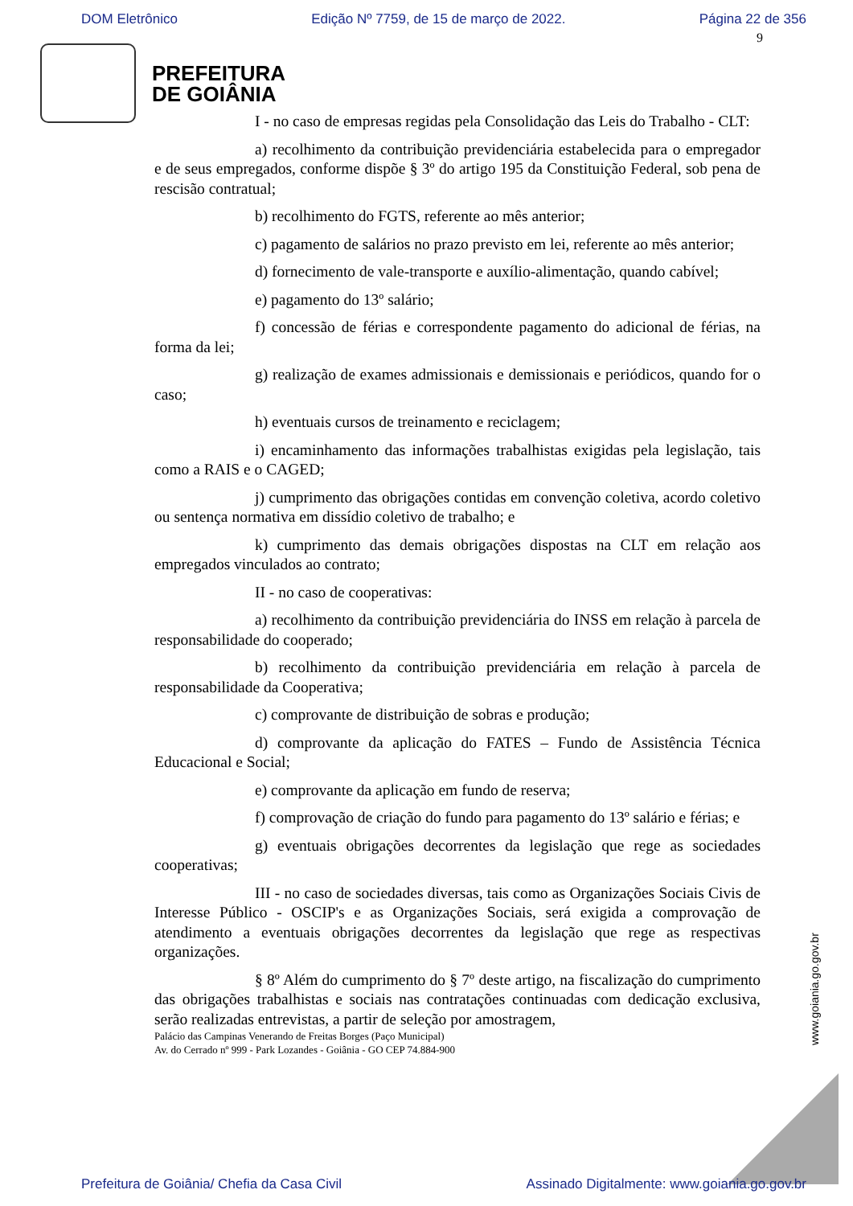DOM Eletrônico Edição Nº 7759, de 15 de março de 2022. Página 22 de 356
9
PREFEITURA
DE GOIÂNIA
I - no caso de empresas regidas pela Consolidação das Leis do Trabalho - CLT:
a) recolhimento da contribuição previdenciária estabelecida para o empregador e de seus empregados, conforme dispõe § 3º do artigo 195 da Constituição Federal, sob pena de rescisão contratual;
b) recolhimento do FGTS, referente ao mês anterior;
c) pagamento de salários no prazo previsto em lei, referente ao mês anterior;
d) fornecimento de vale-transporte e auxílio-alimentação, quando cabível;
e) pagamento do 13º salário;
f) concessão de férias e correspondente pagamento do adicional de férias, na forma da lei;
g) realização de exames admissionais e demissionais e periódicos, quando for o caso;
h) eventuais cursos de treinamento e reciclagem;
i) encaminhamento das informações trabalhistas exigidas pela legislação, tais como a RAIS e o CAGED;
j) cumprimento das obrigações contidas em convenção coletiva, acordo coletivo ou sentença normativa em dissídio coletivo de trabalho; e
k) cumprimento das demais obrigações dispostas na CLT em relação aos empregados vinculados ao contrato;
II - no caso de cooperativas:
a) recolhimento da contribuição previdenciária do INSS em relação à parcela de responsabilidade do cooperado;
b) recolhimento da contribuição previdenciária em relação à parcela de responsabilidade da Cooperativa;
c) comprovante de distribuição de sobras e produção;
d) comprovante da aplicação do FATES – Fundo de Assistência Técnica Educacional e Social;
e) comprovante da aplicação em fundo de reserva;
f) comprovação de criação do fundo para pagamento do 13º salário e férias; e
g) eventuais obrigações decorrentes da legislação que rege as sociedades cooperativas;
III - no caso de sociedades diversas, tais como as Organizações Sociais Civis de Interesse Público - OSCIP's e as Organizações Sociais, será exigida a comprovação de atendimento a eventuais obrigações decorrentes da legislação que rege as respectivas organizações.
§ 8º Além do cumprimento do § 7º deste artigo, na fiscalização do cumprimento das obrigações trabalhistas e sociais nas contratações continuadas com dedicação exclusiva, serão realizadas entrevistas, a partir de seleção por amostragem,
Palácio das Campinas Venerando de Freitas Borges (Paço Municipal)
Av. do Cerrado nº 999 - Park Lozandes - Goiânia - GO CEP 74.884-900
www.goiania.go.gov.br
Prefeitura de Goiânia/ Chefia da Casa Civil Assinado Digitalmente: www.goiania.go.gov.br